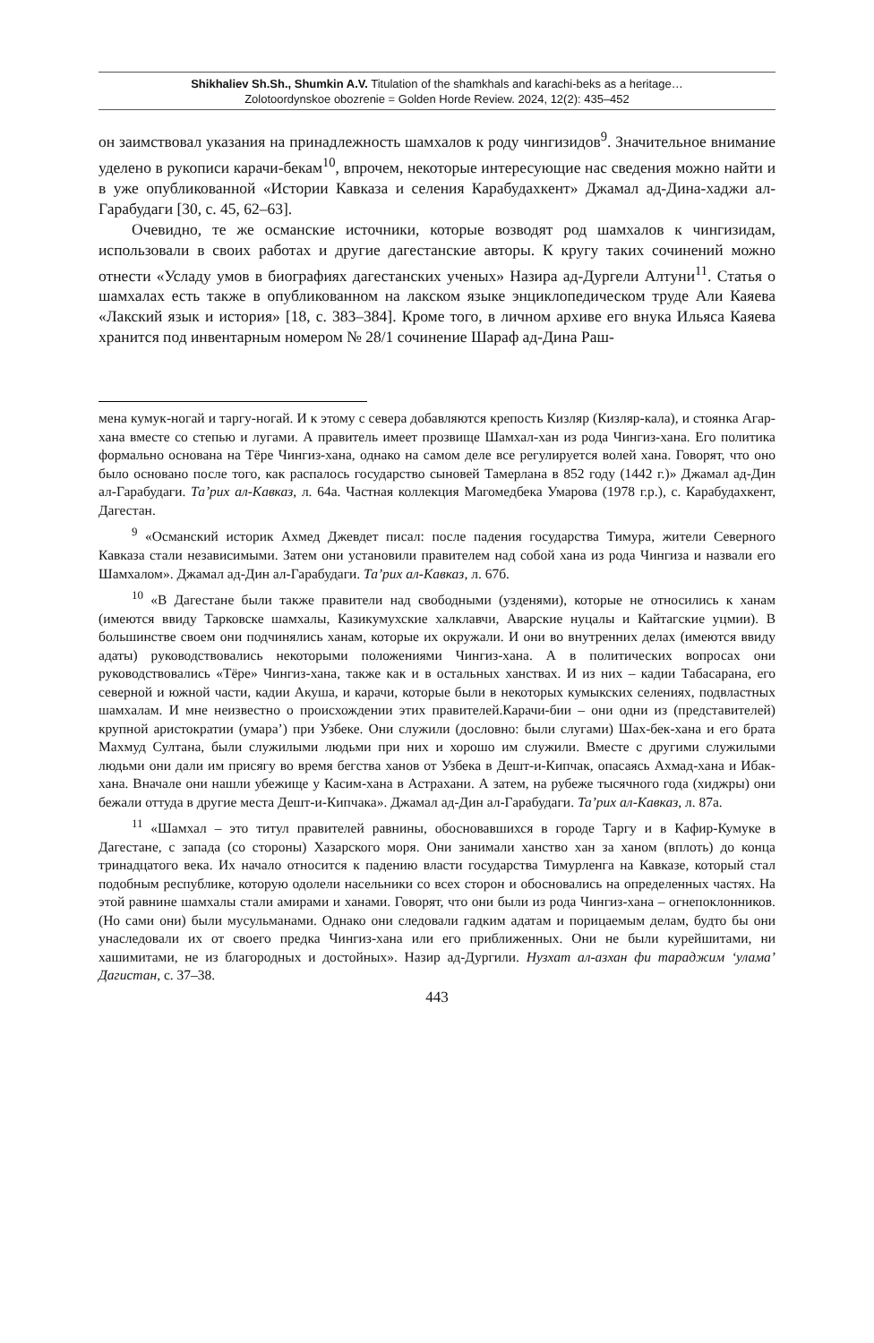Shikhaliev Sh.Sh., Shumkin A.V. Titulation of the shamkhals and karachi-beks as a heritage…
Zolotoordynskoe obozrenie = Golden Horde Review. 2024, 12(2): 435–452
он заимствовал указания на принадлежность шамхалов к роду чингизидов<sup>9</sup>. Значительное внимание уделено в рукописи карачи-бекам<sup>10</sup>, впрочем, некоторые интересующие нас сведения можно найти и в уже опубликованной «Истории Кавказа и селения Карабудахкент» Джамал ад-Дина-хаджи ал-Гарабудаги [30, с. 45, 62–63].
Очевидно, те же османские источники, которые возводят род шамхалов к чингизидам, использовали в своих работах и другие дагестанские авторы. К кругу таких сочинений можно отнести «Усладу умов в биографиях дагестанских ученых» Назира ад-Дургели Алтуни<sup>11</sup>. Статья о шамхалах есть также в опубликованном на лакском языке энциклопедическом труде Али Каяева «Лакский язык и история» [18, с. 383–384]. Кроме того, в личном архиве его внука Ильяса Каяева хранится под инвентарным номером № 28/1 сочинение Шараф ад-Дина Раш-
мена кумук-ногай и таргу-ногай. И к этому с севера добавляются крепость Кизляр (Кизляр-кала), и стоянка Агар-хана вместе со степью и лугами. А правитель имеет прозвище Шамхал-хан из рода Чингиз-хана. Его политика формально основана на Тёре Чингиз-хана, однако на самом деле все регулируется волей хана. Говорят, что оно было основано после того, как распалось государство сыновей Тамерлана в 852 году (1442 г.)» Джамал ад-Дин ал-Гарабудаги. Та’рих ал-Кавказ, л. 64а. Частная коллекция Магомедбека Умарова (1978 г.р.), с. Карабудахкент, Дагестан.
<sup>9</sup> «Османский историк Ахмед Джевдет писал: после падения государства Тимура, жители Северного Кавказа стали независимыми. Затем они установили правителем над собой хана из рода Чингиза и назвали его Шамхалом». Джамал ад-Дин ал-Гарабудаги. Та’рих ал-Кавказ, л. 67б.
<sup>10</sup> «В Дагестане были также правители над свободными (узденями), которые не относились к ханам (имеются ввиду Тарковске шамхалы, Казикумухские халклавчи, Аварские нуцалы и Кайтагские уцмии). В большинстве своем они подчинялись ханам, которые их окружали. И они во внутренних делах (имеются ввиду адаты) руководствовались некоторыми положениями Чингиз-хана. А в политических вопросах они руководствовались «Тёре» Чингиз-хана, также как и в остальных ханствах. И из них – кадии Табасарана, его северной и южной части, кадии Акуша, и карачи, которые были в некоторых кумыкских селениях, подвластных шамхалам. И мне неизвестно о происхождении этих правителей.Карачи-бии – они одни из (представителей) крупной аристократии (умара’) при Узбеке. Они служили (дословно: были слугами) Шах-бек-хана и его брата Махмуд Султана, были служилыми людьми при них и хорошо им служили. Вместе с другими служилыми людьми они дали им присягу во время бегства ханов от Узбека в Дешт-и-Кипчак, опасаясь Ахмад-хана и Ибак-хана. Вначале они нашли убежище у Касим-хана в Астрахани. А затем, на рубеже тысячного года (хиджры) они бежали оттуда в другие места Дешт-и-Кипчака». Джамал ад-Дин ал-Гарабудаги. Та’рих ал-Кавказ, л. 87а.
<sup>11</sup> «Шамхал – это титул правителей равнины, обосновавшихся в городе Таргу и в Кафир-Кумуке в Дагестане, с запада (со стороны) Хазарского моря. Они занимали ханство хан за ханом (вплоть) до конца тринадцатого века. Их начало относится к падению власти государства Тимурленга на Кавказе, который стал подобным республике, которую одолели насельники со всех сторон и обосновались на определенных частях. На этой равнине шамхалы стали амирами и ханами. Говорят, что они были из рода Чингиз-хана – огнепоклонников. (Но сами они) были мусульманами. Однако они следовали гадким адатам и порицаемым делам, будто бы они унаследовали их от своего предка Чингиз-хана или его приближенных. Они не были курейшитами, ни хашимитами, не из благородных и достойных». Назир ад-Дургили. Нузхат ал-азхан фи тараджим ‘улама’ Дагистан, с. 37–38.
443